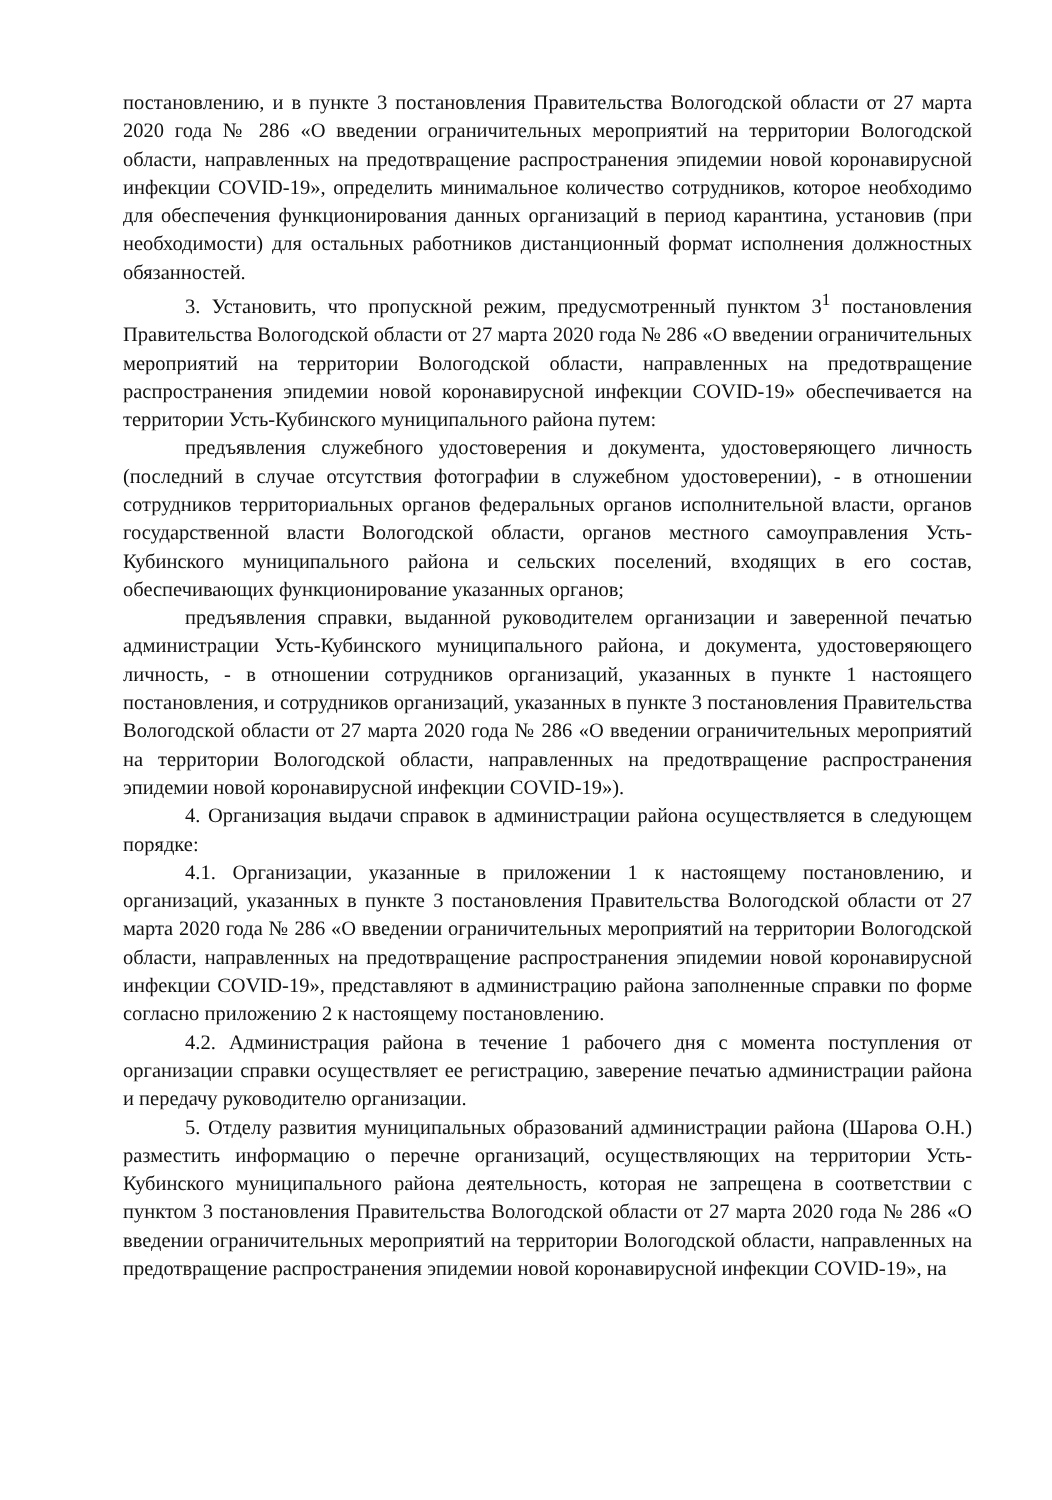постановлению, и в пункте 3 постановления Правительства Вологодской области от 27 марта 2020 года № 286 «О введении ограничительных мероприятий на территории Вологодской области, направленных на предотвращение распространения эпидемии новой коронавирусной инфекции COVID-19», определить минимальное количество сотрудников, которое необходимо для обеспечения функционирования данных организаций в период карантина, установив (при необходимости) для остальных работников дистанционный формат исполнения должностных обязанностей.
3. Установить, что пропускной режим, предусмотренный пунктом 3<sup>1</sup> постановления Правительства Вологодской области от 27 марта 2020 года № 286 «О введении ограничительных мероприятий на территории Вологодской области, направленных на предотвращение распространения эпидемии новой коронавирусной инфекции COVID-19» обеспечивается на территории Усть-Кубинского муниципального района путем:
предъявления служебного удостоверения и документа, удостоверяющего личность (последний в случае отсутствия фотографии в служебном удостоверении), - в отношении сотрудников территориальных органов федеральных органов исполнительной власти, органов государственной власти Вологодской области, органов местного самоуправления Усть-Кубинского муниципального района и сельских поселений, входящих в его состав, обеспечивающих функционирование указанных органов;
предъявления справки, выданной руководителем организации и заверенной печатью администрации Усть-Кубинского муниципального района, и документа, удостоверяющего личность, - в отношении сотрудников организаций, указанных в пункте 1 настоящего постановления, и сотрудников организаций, указанных в пункте 3 постановления Правительства Вологодской области от 27 марта 2020 года № 286 «О введении ограничительных мероприятий на территории Вологодской области, направленных на предотвращение распространения эпидемии новой коронавирусной инфекции COVID-19»).
4. Организация выдачи справок в администрации района осуществляется в следующем порядке:
4.1. Организации, указанные в приложении 1 к настоящему постановлению, и организаций, указанных в пункте 3 постановления Правительства Вологодской области от 27 марта 2020 года № 286 «О введении ограничительных мероприятий на территории Вологодской области, направленных на предотвращение распространения эпидемии новой коронавирусной инфекции COVID-19», представляют в администрацию района заполненные справки по форме согласно приложению 2 к настоящему постановлению.
4.2. Администрация района в течение 1 рабочего дня с момента поступления от организации справки осуществляет ее регистрацию, заверение печатью администрации района и передачу руководителю организации.
5. Отделу развития муниципальных образований администрации района (Шарова О.Н.) разместить информацию о перечне организаций, осуществляющих на территории Усть-Кубинского муниципального района деятельность, которая не запрещена в соответствии с пунктом 3 постановления Правительства Вологодской области от 27 марта 2020 года № 286 «О введении ограничительных мероприятий на территории Вологодской области, направленных на предотвращение распространения эпидемии новой коронавирусной инфекции COVID-19», на